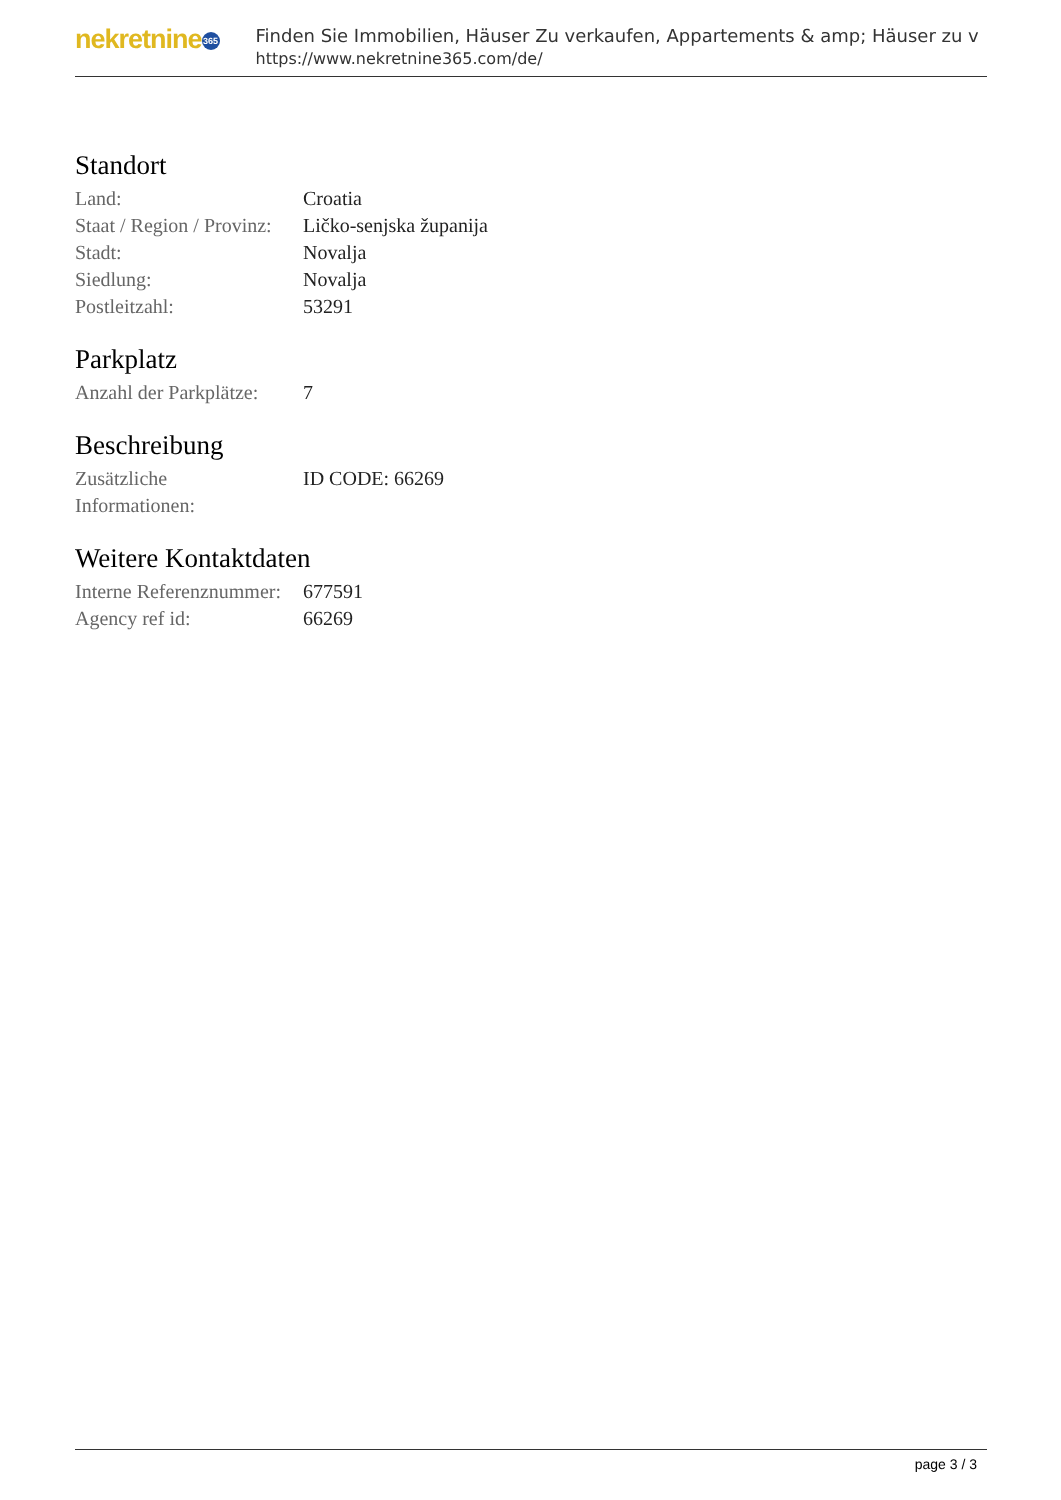nekretnine 365
Finden Sie Immobilien, Häuser Zu verkaufen, Appartements & amp; Häuser zu v
https://www.nekretnine365.com/de/
Standort
| Land: | Croatia |
| Staat / Region / Provinz: | Ličko-senjska županija |
| Stadt: | Novalja |
| Siedlung: | Novalja |
| Postleitzahl: | 53291 |
Parkplatz
| Anzahl der Parkplätze: | 7 |
Beschreibung
| Zusätzliche Informationen: | ID CODE: 66269 |
Weitere Kontaktdaten
| Interne Referenznummer: | 677591 |
| Agency ref id: | 66269 |
page 3 / 3